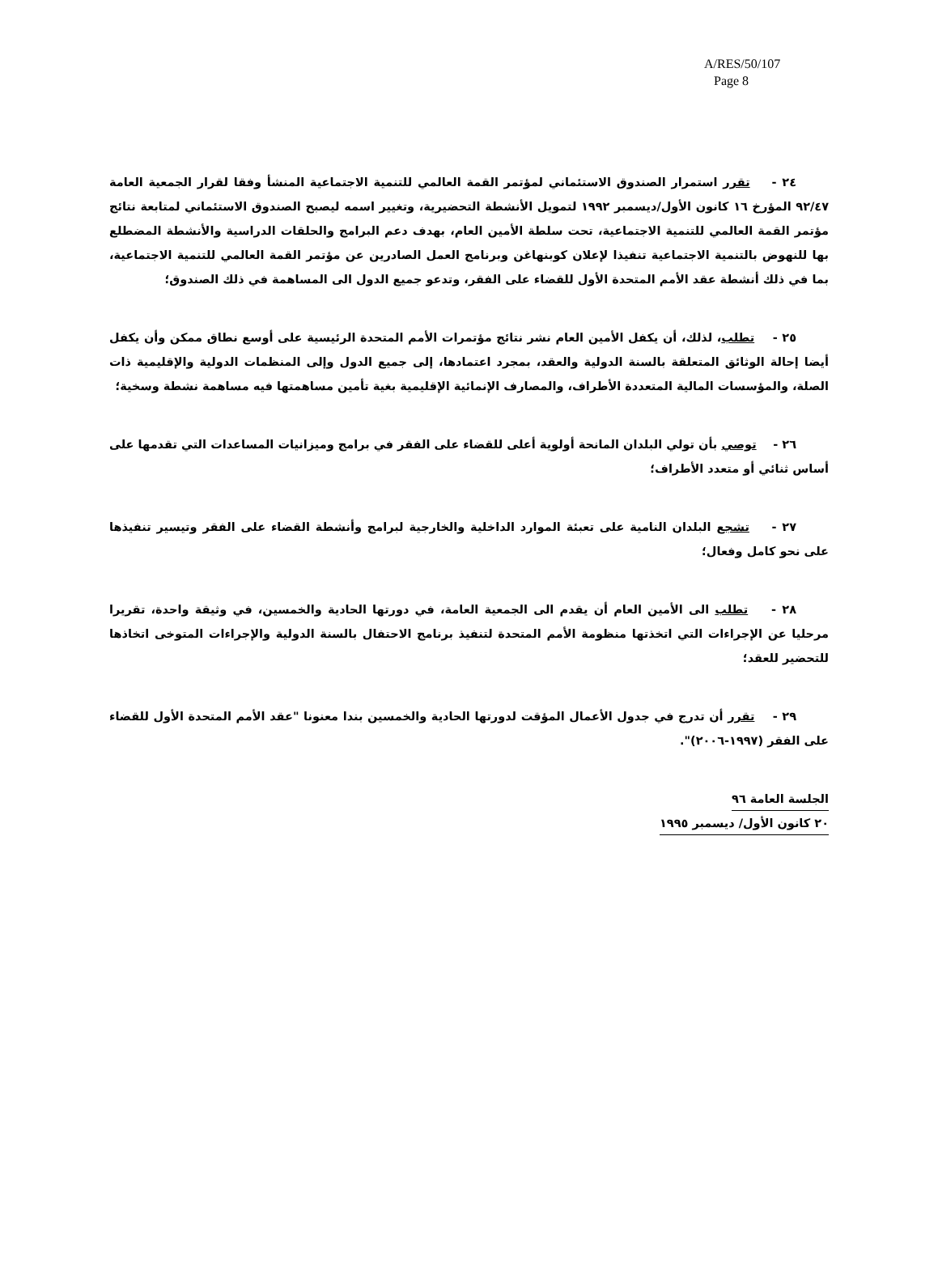A/RES/50/107
Page 8
٢٤ - تقرر استمرار الصندوق الاستئماني لمؤتمر القمة العالمي للتنمية الاجتماعية المنشأ وفقا لقرار الجمعية العامة ٩٢/٤٧ المؤرخ ١٦ كانون الأول/ديسمبر ١٩٩٢ لتمويل الأنشطة التحضيرية، وتغيير اسمه ليصبح الصندوق الاستئماني لمتابعة نتائج مؤتمر القمة العالمي للتنمية الاجتماعية، تحت سلطة الأمين العام، بهدف دعم البرامج والحلقات الدراسية والأنشطة المضطلع بها للنهوض بالتنمية الاجتماعية تنفيذا لإعلان كوبنهاغن وبرنامج العمل الصادرين عن مؤتمر القمة العالمي للتنمية الاجتماعية، بما في ذلك أنشطة عقد الأمم المتحدة الأول للقضاء على الفقر، وتدعو جميع الدول الى المساهمة في ذلك الصندوق؛
٢٥ - تطلب، لذلك، أن يكفل الأمين العام نشر نتائج مؤتمرات الأمم المتحدة الرئيسية على أوسع نطاق ممكن وأن يكفل أيضا إحالة الوثائق المتعلقة بالسنة الدولية والعقد، بمجرد اعتمادها، إلى جميع الدول وإلى المنظمات الدولية والإقليمية ذات الصلة، والمؤسسات المالية المتعددة الأطراف، والمصارف الإنمائية الإقليمية بغية تأمين مساهمتها فيه مساهمة نشطة وسخية؛
٢٦ - توصي بأن تولي البلدان المانحة أولوية أعلى للقضاء على الفقر في برامج وميزانيات المساعدات التي تقدمها على أساس ثنائي أو متعدد الأطراف؛
٢٧ - تشجع البلدان النامية على تعبئة الموارد الداخلية والخارجية لبرامج وأنشطة القضاء على الفقر وتيسير تنفيذها على نحو كامل وفعال؛
٢٨ - تطلب الى الأمين العام أن يقدم الى الجمعية العامة، في دورتها الحادية والخمسين، في وثيقة واحدة، تقريرا مرحليا عن الإجراءات التي اتخذتها منظومة الأمم المتحدة لتنفيذ برنامج الاحتفال بالسنة الدولية والإجراءات المتوخى اتخاذها للتحضير للعقد؛
٢٩ - تقرر أن تدرج في جدول الأعمال المؤقت لدورتها الحادية والخمسين بندا معنونا "عقد الأمم المتحدة الأول للقضاء على الفقر (١٩٩٧-٢٠٠٦)".
الجلسة العامة ٩٦
٢٠ كانون الأول/ ديسمبر ١٩٩٥